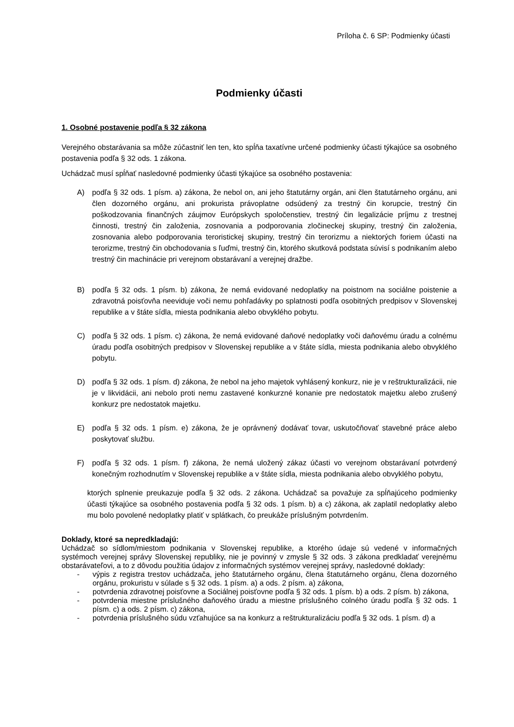Príloha č. 6 SP: Podmienky účasti
Podmienky účasti
1. Osobné postavenie podľa § 32 zákona
Verejného obstarávania sa môže zúčastniť len ten, kto spĺňa taxatívne určené podmienky účasti týkajúce sa osobného postavenia podľa § 32 ods. 1 zákona.
Uchádzač musí spĺňať nasledovné podmienky účasti týkajúce sa osobného postavenia:
A) podľa § 32 ods. 1 písm. a) zákona, že nebol on, ani jeho štatutárny orgán, ani člen štatutárneho orgánu, ani člen dozorného orgánu, ani prokurista právoplatne odsúdený za trestný čin korupcie, trestný čin poškodzovania finančných záujmov Európskych spoločenstiev, trestný čin legalizácie príjmu z trestnej činnosti, trestný čin založenia, zosnovania a podporovania zločineckej skupiny, trestný čin založenia, zosnovania alebo podporovania teroristickej skupiny, trestný čin terorizmu a niektorých foriem účasti na terorizme, trestný čin obchodovania s ľuďmi, trestný čin, ktorého skutková podstata súvisí s podnikaním alebo trestný čin machinácie pri verejnom obstarávaní a verejnej dražbe.
B) podľa § 32 ods. 1 písm. b) zákona, že nemá evidované nedoplatky na poistnom na sociálne poistenie a zdravotná poisťovňa neeviduje voči nemu pohľadávky po splatnosti podľa osobitných predpisov v Slovenskej republike a v štáte sídla, miesta podnikania alebo obvyklého pobytu.
C) podľa § 32 ods. 1 písm. c) zákona, že nemá evidované daňové nedoplatky voči daňovému úradu a colnému úradu podľa osobitných predpisov v Slovenskej republike a v štáte sídla, miesta podnikania alebo obvyklého pobytu.
D) podľa § 32 ods. 1 písm. d) zákona, že nebol na jeho majetok vyhlásený konkurz, nie je v reštrukturalizácii, nie je v likvidácii, ani nebolo proti nemu zastavené konkurzné konanie pre nedostatok majetku alebo zrušený konkurz pre nedostatok majetku.
E) podľa § 32 ods. 1 písm. e) zákona, že je oprávnený dodávať tovar, uskutočňovať stavebné práce alebo poskytovať službu.
F) podľa § 32 ods. 1 písm. f) zákona, že nemá uložený zákaz účasti vo verejnom obstarávaní potvrdený konečným rozhodnutím v Slovenskej republike a v štáte sídla, miesta podnikania alebo obvyklého pobytu,
ktorých splnenie preukazuje podľa § 32 ods. 2 zákona. Uchádzač sa považuje za spĺňajúceho podmienky účasti týkajúce sa osobného postavenia podľa § 32 ods. 1 písm. b) a c) zákona, ak zaplatil nedoplatky alebo mu bolo povolené nedoplatky platiť v splátkach, čo preukáže príslušným potvrdením.
Doklady, ktoré sa nepredkladajú:
Uchádzač so sídlom/miestom podnikania v Slovenskej republike, a ktorého údaje sú vedené v informačných systémoch verejnej správy Slovenskej republiky, nie je povinný v zmysle § 32 ods. 3 zákona predkladať verejnému obstarávateľovi, a to z dôvodu použitia údajov z informačných systémov verejnej správy, nasledovné doklady:
- výpis z registra trestov uchádzača, jeho štatutárneho orgánu, člena štatutárneho orgánu, člena dozorného orgánu, prokuristu v súlade s § 32 ods. 1 písm. a) a ods. 2 písm. a) zákona,
- potvrdenia zdravotnej poisťovne a Sociálnej poisťovne podľa § 32 ods. 1 písm. b) a ods. 2 písm. b) zákona,
- potvrdenia miestne príslušného daňového úradu a miestne príslušného colného úradu podľa § 32 ods. 1 písm. c) a ods. 2 písm. c) zákona,
- potvrdenia príslušného súdu vzťahujúce sa na konkurz a reštrukturalizáciu podľa § 32 ods. 1 písm. d) a